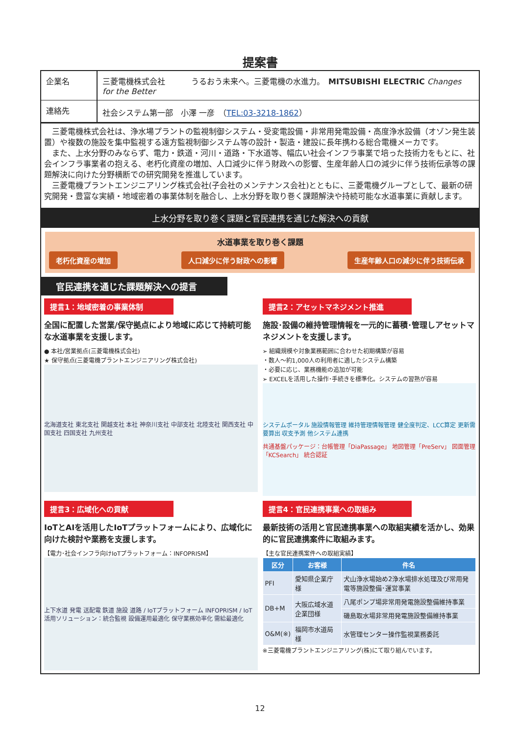提案書
企業名
三菱電機株式会社 　　　うるおう未来へ。三菱電機の水進力。　MITSUBISHI ELECTRIC Changes for the Better
連絡先
社会システム第一部　小澤 一彦　（TEL:03-3218-1862）
　三菱電機株式会社は、浄水場プラントの監視制御システム・受変電設備・非常用発電設備・高度浄水設備（オゾン発生装置）や複数の施設を集中監視する遠方監視制御システム等の設計・製造・建設に長年携わる総合電機メーカです。
　また、上水分野のみならず、電力・鉄道・河川・道路・下水道等、幅広い社会インフラ事業で培った技術力をもとに、社会インフラ事業者の抱える、老朽化資産の増加、人口減少に伴う財政への影響、生産年齢人口の減少に伴う技術伝承等の課題解決に向けた分野横断での研究開発を推進しています。
　三菱電機プラントエンジニアリング株式会社(子会社のメンテナンス会社)とともに、三菱電機グループとして、最新の研究開発・豊富な実績・地域密着の事業体制を融合し、上水分野を取り巻く課題解決や持続可能な水道事業に貢献します。
上水分野を取り巻く課題と官民連携を通じた解決への貢献
水道事業を取り巻く課題
老朽化資産の増加 人口減少に伴う財政への影響 生産年齢人口の減少に伴う技術伝承
官民連携を通じた課題解決への提言
提言1：地域密着の事業体制
全国に配置した営業/保守拠点により地域に応じて持続可能な水道事業を支援します。
● 本社/営業拠点(三菱電機株式会社)
★ 保守拠点(三菱電機プラントエンジニアリング株式会社)
北海道支社 東北支社 関越支社 本社 神奈川支社 中部支社 北陸支社 関西支社 中国支社 四国支社 九州支社
提言2：アセットマネジメント推進
施設･設備の維持管理情報を一元的に蓄積･管理しアセットマネジメントを支援します。
➢ 組織規模や対象業務範囲に合わせた初期構築が容易
・数人～約1,000人の利用者に適したシステム構築
・必要に応じ、業務機能の追加が可能
➢ EXCELを活用した操作･手続きを標準化。システムの習熟が容易
システムポータル 施設情報管理 維持管理情報管理 健全度判定、LCC算定 更新需要算出 収支予測 他システム連携
共通基盤パッケージ：台帳管理「DiaPassage」 地図管理「PreServ」 図面管理「KCSearch」 統合認証
提言3：広域化への貢献
IoTとAIを活用したIoTプラットフォームにより、広域化に向けた検討や業務を支援します。
【電力･社会インフラ向けIoTプラットフォーム：INFOPRISM】
上下水道 発電 送配電 鉄道 施設 道路 / IoTプラットフォーム INFOPRISM / IoT活用ソリューション：統合監視 設備運用最適化 保守業務効率化 需給最適化
提言4：官民連携事業への取組み
最新技術の活用と官民連携事業への取組実績を活かし、効果的に官民連携案件に取組みます。
【主な官民連携案件への取組実績】
| 区分 | お客様 | 件名 |
| --- | --- | --- |
| PFI | 愛知県企業庁様 | 犬山浄水場始め2浄水場排水処理及び常用発電等施設整備･運営事業 |
| DB+M | 大阪広域水道企業団様 | 八尾ポンプ場非常用発電施設整備維持事業 |
| | | 磯島取水場非常用発電施設整備維持事業 |
| O&M(※) | 福岡市水道局様 | 水管理センター操作監視業務委託 |
※三菱電機プラントエンジニアリング(株)にて取り組んでいます。
12